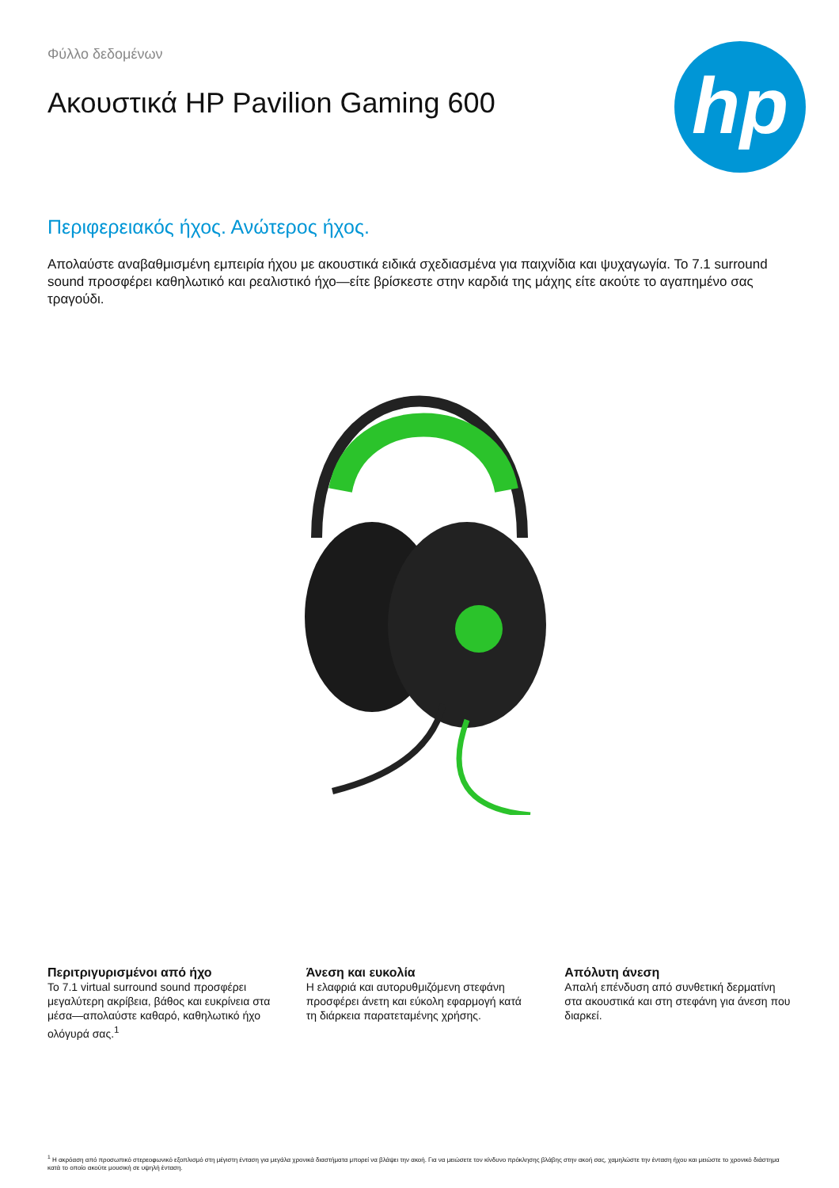Φύλλο δεδομένων
Ακουστικά HP Pavilion Gaming 600
hp
Περιφερειακός ήχος. Ανώτερος ήχος.
Απολαύστε αναβαθμισμένη εμπειρία ήχου με ακουστικά ειδικά σχεδιασμένα για παιχνίδια και ψυχαγωγία. Το 7.1 surround sound προσφέρει καθηλωτικό και ρεαλιστικό ήχο—είτε βρίσκεστε στην καρδιά της μάχης είτε ακούτε το αγαπημένο σας τραγούδι.
Περιτριγυρισμένοι από ήχο
Το 7.1 virtual surround sound προσφέρει μεγαλύτερη ακρίβεια, βάθος και ευκρίνεια στα μέσα—απολαύστε καθαρό, καθηλωτικό ήχο ολόγυρά σας.<sup>1</sup>
Άνεση και ευκολία
Η ελαφριά και αυτορυθμιζόμενη στεφάνη προσφέρει άνετη και εύκολη εφαρμογή κατά τη διάρκεια παρατεταμένης χρήσης.
Απόλυτη άνεση
Απαλή επένδυση από συνθετική δερματίνη στα ακουστικά και στη στεφάνη για άνεση που διαρκεί.
<sup>1</sup> Η ακρόαση από προσωπικό στερεοφωνικό εξοπλισμό στη μέγιστη ένταση για μεγάλα χρονικά διαστήματα μπορεί να βλάψει την ακοή. Για να μειώσετε τον κίνδυνο πρόκλησης βλάβης στην ακοή σας, χαμηλώστε την ένταση ήχου και μειώστε το χρονικό διάστημα κατά το οποίο ακούτε μουσική σε υψηλή ένταση.